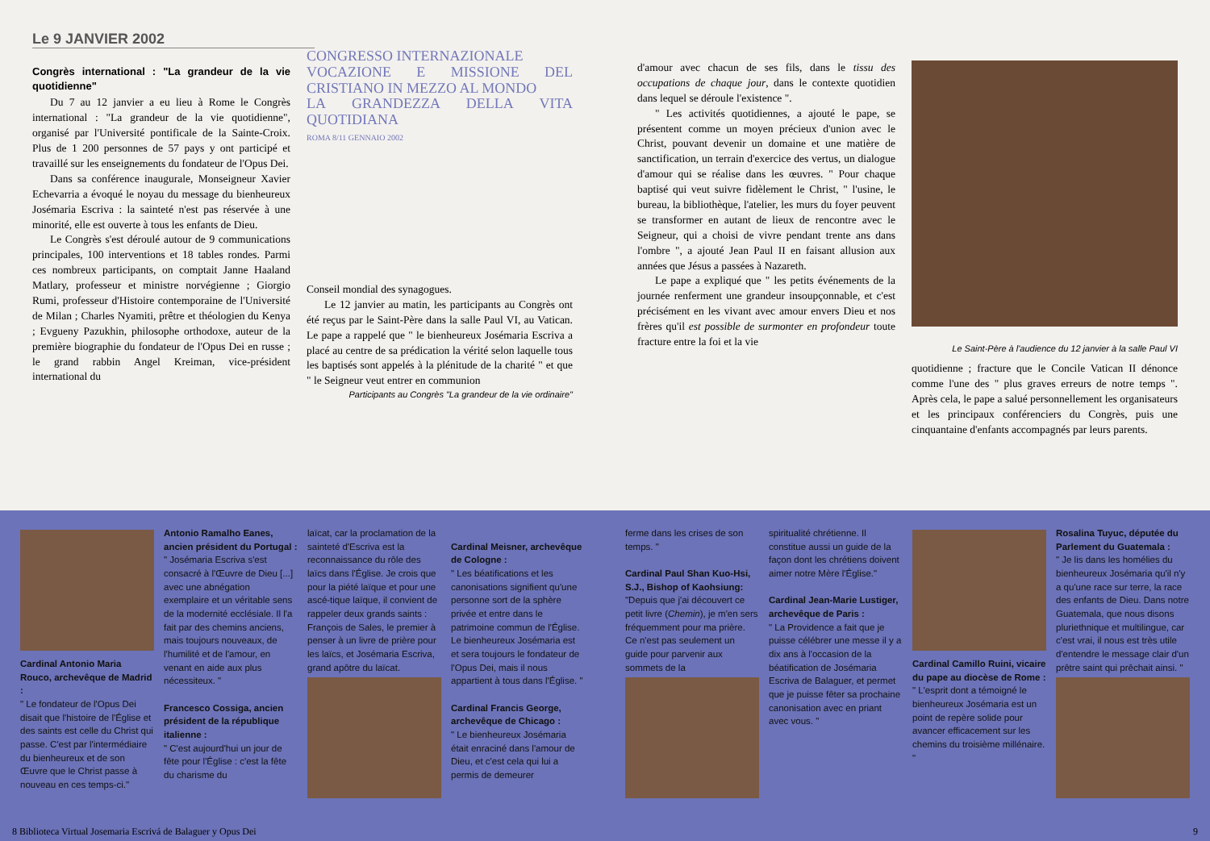Le 9 JANVIER 2002
Congrès international : "La grandeur de la vie quotidienne"
Du 7 au 12 janvier a eu lieu à Rome le Congrès international : "La grandeur de la vie quotidienne", organisé par l'Université pontificale de la Sainte-Croix. Plus de 1 200 personnes de 57 pays y ont participé et travaillé sur les enseignements du fondateur de l'Opus Dei.
Dans sa conférence inaugurale, Monseigneur Xavier Echevarria a évoqué le noyau du message du bienheureux Josémaria Escriva : la sainteté n'est pas réservée à une minorité, elle est ouverte à tous les enfants de Dieu.
Le Congrès s'est déroulé autour de 9 communications principales, 100 interventions et 18 tables rondes. Parmi ces nombreux participants, on comptait Janne Haaland Matlary, professeur et ministre norvégienne ; Giorgio Rumi, professeur d'Histoire contemporaine de l'Université de Milan ; Charles Nyamiti, prêtre et théologien du Kenya ; Evgueny Pazukhin, philosophe orthodoxe, auteur de la première biographie du fondateur de l'Opus Dei en russe ; le grand rabbin Angel Kreiman, vice-président international du
CONGRESSO INTERNAZIONALE
VOCAZIONE E MISSIONE DEL CRISTIANO IN MEZZO AL MONDO
LA GRANDEZZA DELLA VITA QUOTIDIANA
ROMA 8/11 GENNAIO 2002
Conseil mondial des synagogues.
Le 12 janvier au matin, les participants au Congrès ont été reçus par le Saint-Père dans la salle Paul VI, au Vatican. Le pape a rappelé que " le bienheureux Josémaria Escriva a placé au centre de sa prédication la vérité selon laquelle tous les baptisés sont appelés à la plénitude de la charité " et que " le Seigneur veut entrer en communion
Participants au Congrès "La grandeur de la vie ordinaire"
Cardinal Antonio Maria Rouco, archevêque de Madrid :
" Le fondateur de l'Opus Dei disait que l'histoire de l'Église et des saints est celle du Christ qui passe. C'est par l'intermédiaire du bienheureux et de son Œuvre que le Christ passe à nouveau en ces temps-ci."
Antonio Ramalho Eanes, ancien président du Portugal :
" Josémaria Escriva s'est consacré à l'Œuvre de Dieu [...] avec une abnégation exemplaire et un véritable sens de la modernité ecclésiale. Il l'a fait par des chemins anciens, mais toujours nouveaux, de l'humilité et de l'amour, en venant en aide aux plus nécessiteux. "
Francesco Cossiga, ancien président de la république italienne :
" C'est aujourd'hui un jour de fête pour l'Église : c'est la fête du charisme du
laïcat, car la proclamation de la sainteté d'Escriva est la reconnaissance du rôle des laïcs dans l'Église. Je crois que pour la piété laïque et pour une ascé-tique laïque, il convient de rappeler deux grands saints : François de Sales, le premier à penser à un livre de prière pour les laïcs, et Josémaria Escriva, grand apôtre du laïcat.
Cardinal Meisner, archevêque de Cologne :
" Les béatifications et les canonisations signifient qu'une personne sort de la sphère privée et entre dans le patrimoine commun de l'Église. Le bienheureux Josémaria est et sera toujours le fondateur de l'Opus Dei, mais il nous appartient à tous dans l'Église. "
Cardinal Francis George, archevêque de Chicago :
" Le bienheureux Josémaria était enraciné dans l'amour de Dieu, et c'est cela qui lui a permis de demeurer
8 Biblioteca Virtual Josemaria Escrivá de Balaguer y Opus Dei
d'amour avec chacun de ses fils, dans le tissu des occupations de chaque jour, dans le contexte quotidien dans lequel se déroule l'existence ".
" Les activités quotidiennes, a ajouté le pape, se présentent comme un moyen précieux d'union avec le Christ, pouvant devenir un domaine et une matière de sanctification, un terrain d'exercice des vertus, un dialogue d'amour qui se réalise dans les œuvres. " Pour chaque baptisé qui veut suivre fidèlement le Christ, " l'usine, le bureau, la bibliothèque, l'atelier, les murs du foyer peuvent se transformer en autant de lieux de rencontre avec le Seigneur, qui a choisi de vivre pendant trente ans dans l'ombre ", a ajouté Jean Paul II en faisant allusion aux années que Jésus a passées à Nazareth.
Le pape a expliqué que " les petits événements de la journée renferment une grandeur insoupçonnable, et c'est précisément en les vivant avec amour envers Dieu et nos frères qu'il est possible de surmonter en profondeur toute fracture entre la foi et la vie
Le Saint-Père à l'audience du 12 janvier à la salle Paul VI
quotidienne ; fracture que le Concile Vatican II dénonce comme l'une des " plus graves erreurs de notre temps ". Après cela, le pape a salué personnellement les organisateurs et les principaux conférenciers du Congrès, puis une cinquantaine d'enfants accompagnés par leurs parents.
ferme dans les crises de son temps. "
Cardinal Paul Shan Kuo-Hsi, S.J., Bishop of Kaohsiung:
"Depuis que j'ai découvert ce petit livre (Chemin), je m'en sers fréquemment pour ma prière. Ce n'est pas seulement un guide pour parvenir aux sommets de la
spiritualité chrétienne. Il constitue aussi un guide de la façon dont les chrétiens doivent aimer notre Mère l'Église."
Cardinal Jean-Marie Lustiger, archevêque de Paris :
" La Providence a fait que je puisse célébrer une messe il y a dix ans à l'occasion de la béatification de Josémaria Escriva de Balaguer, et permet que je puisse fêter sa prochaine canonisation avec en priant avec vous. "
Cardinal Camillo Ruini, vicaire du pape au diocèse de Rome :
" L'esprit dont a témoigné le bienheureux Josémaria est un point de repère solide pour avancer efficacement sur les chemins du troisième millénaire. "
Rosalina Tuyuc, députée du Parlement du Guatemala :
" Je lis dans les homélies du bienheureux Josémaria qu'il n'y a qu'une race sur terre, la race des enfants de Dieu. Dans notre Guatemala, que nous disons pluriethnique et multilingue, car c'est vrai, il nous est très utile d'entendre le message clair d'un prêtre saint qui prêchait ainsi. "
9